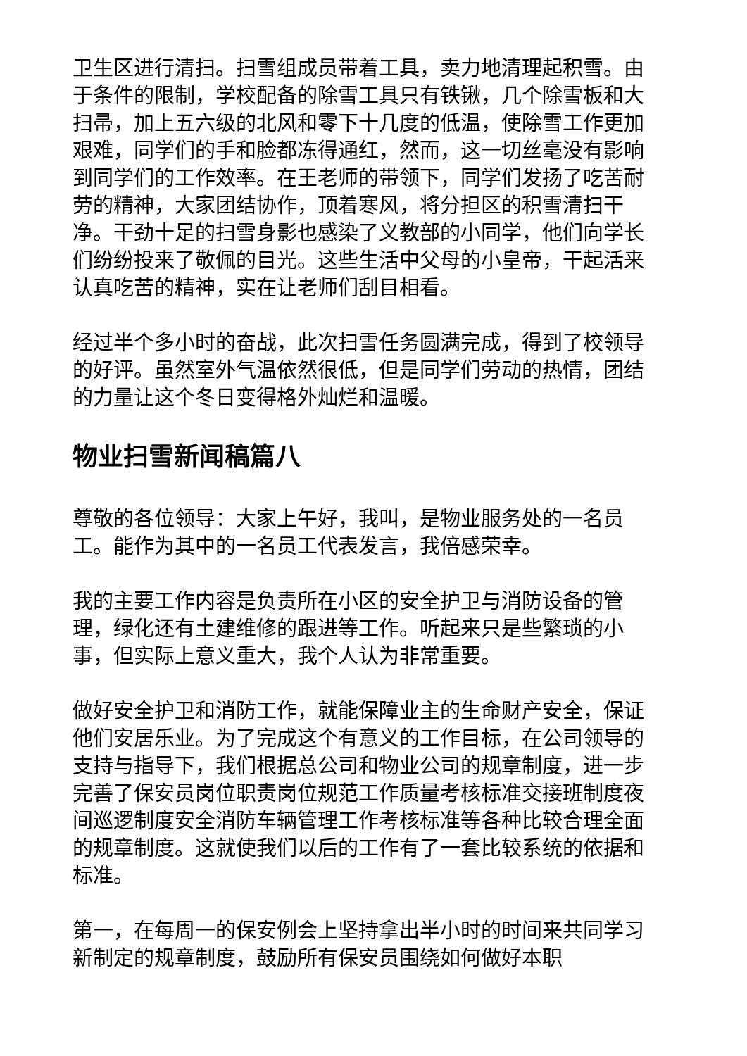卫生区进行清扫。扫雪组成员带着工具，卖力地清理起积雪。由于条件的限制，学校配备的除雪工具只有铁锹，几个除雪板和大扫帚，加上五六级的北风和零下十几度的低温，使除雪工作更加艰难，同学们的手和脸都冻得通红，然而，这一切丝毫没有影响到同学们的工作效率。在王老师的带领下，同学们发扬了吃苦耐劳的精神，大家团结协作，顶着寒风，将分担区的积雪清扫干净。干劲十足的扫雪身影也感染了义教部的小同学，他们向学长们纷纷投来了敬佩的目光。这些生活中父母的小皇帝，干起活来认真吃苦的精神，实在让老师们刮目相看。
经过半个多小时的奋战，此次扫雪任务圆满完成，得到了校领导的好评。虽然室外气温依然很低，但是同学们劳动的热情，团结的力量让这个冬日变得格外灿烂和温暖。
物业扫雪新闻稿篇八
尊敬的各位领导：大家上午好，我叫，是物业服务处的一名员工。能作为其中的一名员工代表发言，我倍感荣幸。
我的主要工作内容是负责所在小区的安全护卫与消防设备的管理，绿化还有土建维修的跟进等工作。听起来只是些繁琐的小事，但实际上意义重大，我个人认为非常重要。
做好安全护卫和消防工作，就能保障业主的生命财产安全，保证他们安居乐业。为了完成这个有意义的工作目标，在公司领导的支持与指导下，我们根据总公司和物业公司的规章制度，进一步完善了保安员岗位职责岗位规范工作质量考核标准交接班制度夜间巡逻制度安全消防车辆管理工作考核标准等各种比较合理全面的规章制度。这就使我们以后的工作有了一套比较系统的依据和标准。
第一，在每周一的保安例会上坚持拿出半小时的时间来共同学习新制定的规章制度，鼓励所有保安员围绕如何做好本职